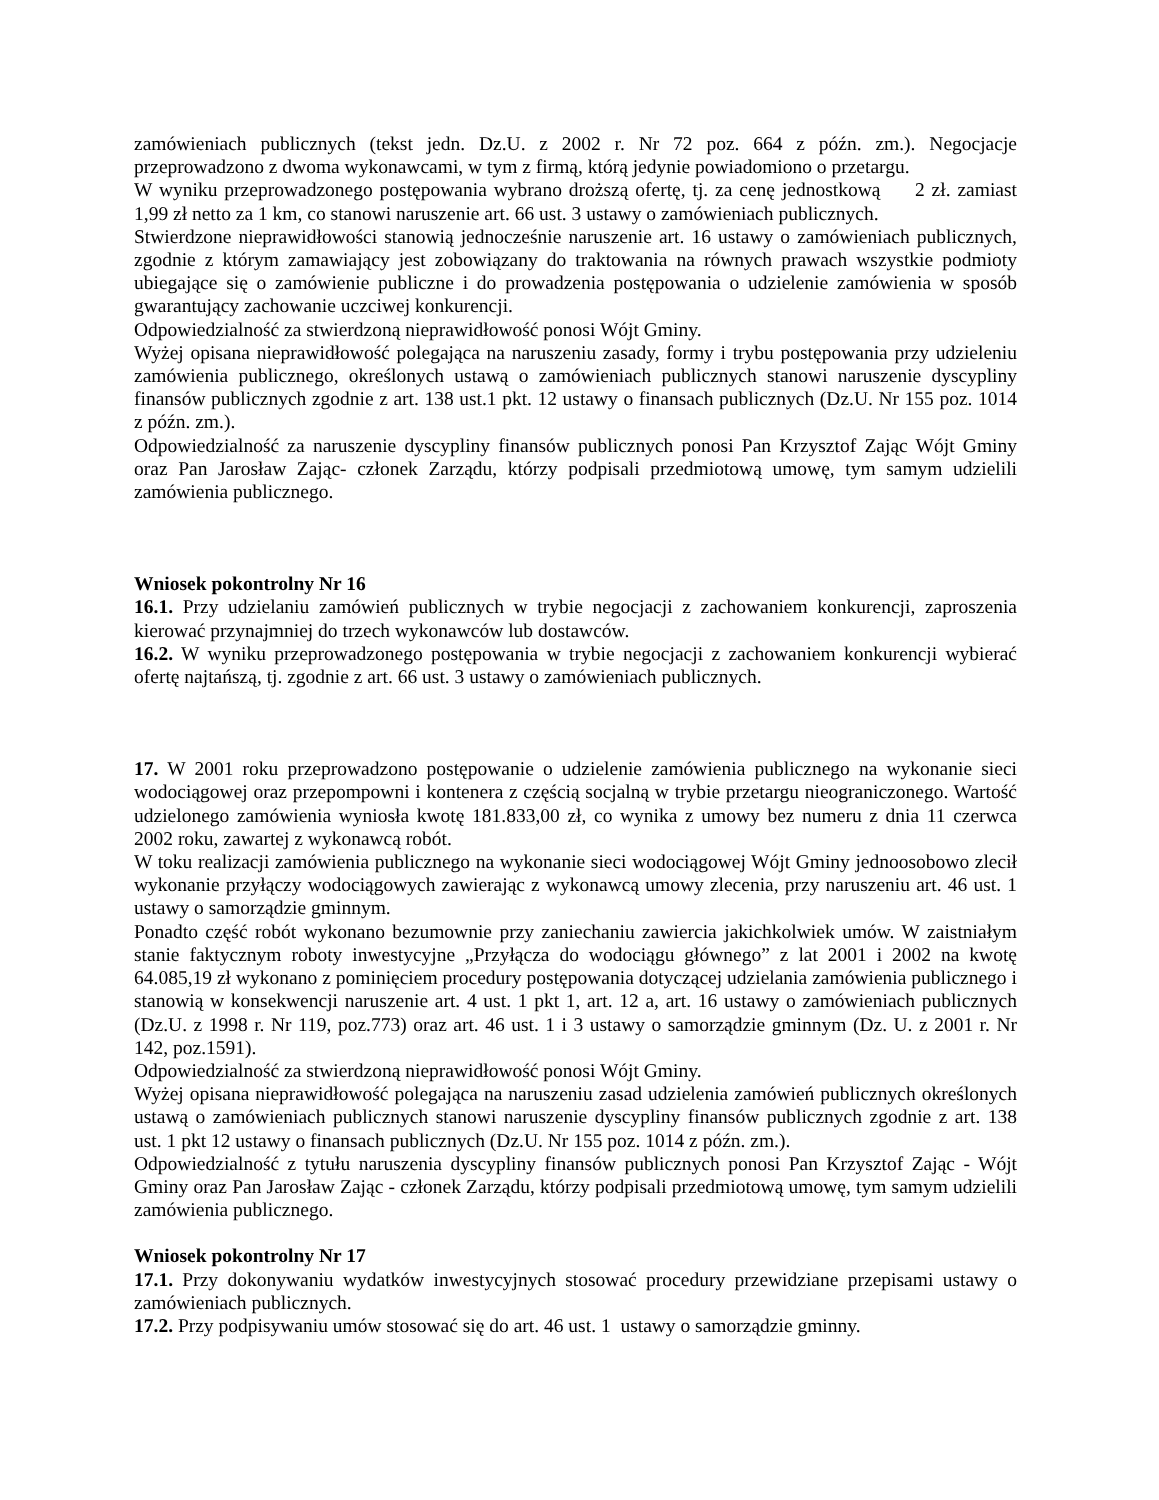zamówieniach publicznych (tekst jedn. Dz.U. z 2002 r. Nr 72 poz. 664 z późn. zm.). Negocjacje przeprowadzono z dwoma wykonawcami, w tym z firmą, którą jedynie powiadomiono o przetargu.
W wyniku przeprowadzonego postępowania wybrano droższą ofertę, tj. za cenę jednostkową 2 zł. zamiast 1,99 zł netto za 1 km, co stanowi naruszenie art. 66 ust. 3 ustawy o zamówieniach publicznych.
Stwierdzone nieprawidłowości stanowią jednocześnie naruszenie art. 16 ustawy o zamówieniach publicznych, zgodnie z którym zamawiający jest zobowiązany do traktowania na równych prawach wszystkie podmioty ubiegające się o zamówienie publiczne i do prowadzenia postępowania o udzielenie zamówienia w sposób gwarantujący zachowanie uczciwej konkurencji.
Odpowiedzialność za stwierdzoną nieprawidłowość ponosi Wójt Gminy.
Wyżej opisana nieprawidłowość polegająca na naruszeniu zasady, formy i trybu postępowania przy udzieleniu zamówienia publicznego, określonych ustawą o zamówieniach publicznych stanowi naruszenie dyscypliny finansów publicznych zgodnie z art. 138 ust.1 pkt. 12 ustawy o finansach publicznych (Dz.U. Nr 155 poz. 1014 z późn. zm.).
Odpowiedzialność za naruszenie dyscypliny finansów publicznych ponosi Pan Krzysztof Zając Wójt Gminy oraz Pan Jarosław Zając- członek Zarządu, którzy podpisali przedmiotową umowę, tym samym udzielili zamówienia publicznego.
Wniosek pokontrolny Nr 16
16.1. Przy udzielaniu zamówień publicznych w trybie negocjacji z zachowaniem konkurencji, zaproszenia kierować przynajmniej do trzech wykonawców lub dostawców.
16.2. W wyniku przeprowadzonego postępowania w trybie negocjacji z zachowaniem konkurencji wybierać ofertę najtańszą, tj. zgodnie z art. 66 ust. 3 ustawy o zamówieniach publicznych.
17. W 2001 roku przeprowadzono postępowanie o udzielenie zamówienia publicznego na wykonanie sieci wodociągowej oraz przepompowni i kontenera z częścią socjalną w trybie przetargu nieograniczonego. Wartość udzielonego zamówienia wyniosła kwotę 181.833,00 zł, co wynika z umowy bez numeru z dnia 11 czerwca 2002 roku, zawartej z wykonawcą robót.
W toku realizacji zamówienia publicznego na wykonanie sieci wodociągowej Wójt Gminy jednoosobowo zlecił wykonanie przyłączy wodociągowych zawierając z wykonawcą umowy zlecenia, przy naruszeniu art. 46 ust. 1 ustawy o samorządzie gminnym.
Ponadto część robót wykonano bezumownie przy zaniechaniu zawiercia jakichkolwiek umów. W zaistniałym stanie faktycznym roboty inwestycyjne „Przyłącza do wodociągu głównego” z lat 2001 i 2002 na kwotę 64.085,19 zł wykonano z pominięciem procedury postępowania dotyczącej udzielania zamówienia publicznego i stanowią w konsekwencji naruszenie art. 4 ust. 1 pkt 1, art. 12 a, art. 16 ustawy o zamówieniach publicznych (Dz.U. z 1998 r. Nr 119, poz.773) oraz art. 46 ust. 1 i 3 ustawy o samorządzie gminnym (Dz. U. z 2001 r. Nr 142, poz.1591).
Odpowiedzialność za stwierdzoną nieprawidłowość ponosi Wójt Gminy.
Wyżej opisana nieprawidłowość polegająca na naruszeniu zasad udzielenia zamówień publicznych określonych ustawą o zamówieniach publicznych stanowi naruszenie dyscypliny finansów publicznych zgodnie z art. 138 ust. 1 pkt 12 ustawy o finansach publicznych (Dz.U. Nr 155 poz. 1014 z późn. zm.).
Odpowiedzialność z tytułu naruszenia dyscypliny finansów publicznych ponosi Pan Krzysztof Zając - Wójt Gminy oraz Pan Jarosław Zając - członek Zarządu, którzy podpisali przedmiotową umowę, tym samym udzielili zamówienia publicznego.
Wniosek pokontrolny Nr 17
17.1. Przy dokonywaniu wydatków inwestycyjnych stosować procedury przewidziane przepisami ustawy o zamówieniach publicznych.
17.2. Przy podpisywaniu umów stosować się do art. 46 ust. 1 ustawy o samorządzie gminny.